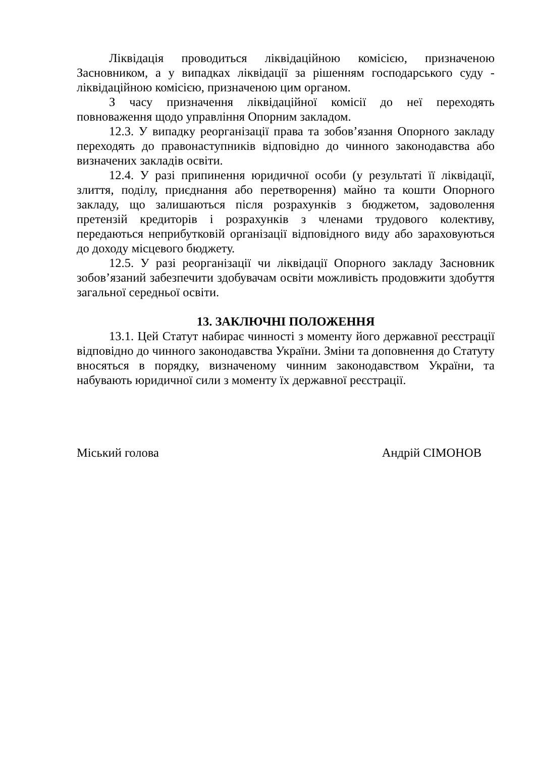Ліквідація проводиться ліквідаційною комісією, призначеною Засновником, а у випадках ліквідації за рішенням господарського суду - ліквідаційною комісією, призначеною цим органом.
З часу призначення ліквідаційної комісії до неї переходять повноваження щодо управління Опорним закладом.
12.3. У випадку реорганізації права та зобов’язання Опорного закладу переходять до правонаступників відповідно до чинного законодавства або визначених закладів освіти.
12.4. У разі припинення юридичної особи (у результаті її ліквідації, злиття, поділу, приєднання або перетворення) майно та кошти Опорного закладу, що залишаються після розрахунків з бюджетом, задоволення претензій кредиторів і розрахунків з членами трудового колективу, передаються неприбутковій організації відповідного виду або зараховуються до доходу місцевого бюджету.
12.5. У разі реорганізації чи ліквідації Опорного закладу Засновник зобов’язаний забезпечити здобувачам освіти можливість продовжити здобуття загальної середньої освіти.
13. ЗАКЛЮЧНІ ПОЛОЖЕННЯ
13.1. Цей Статут набирає чинності з моменту його державної реєстрації відповідно до чинного законодавства України. Зміни та доповнення до Статуту вносяться в порядку, визначеному чинним законодавством України, та набувають юридичної сили з моменту їх державної реєстрації.
Міський голова Андрій СІМОНОВ